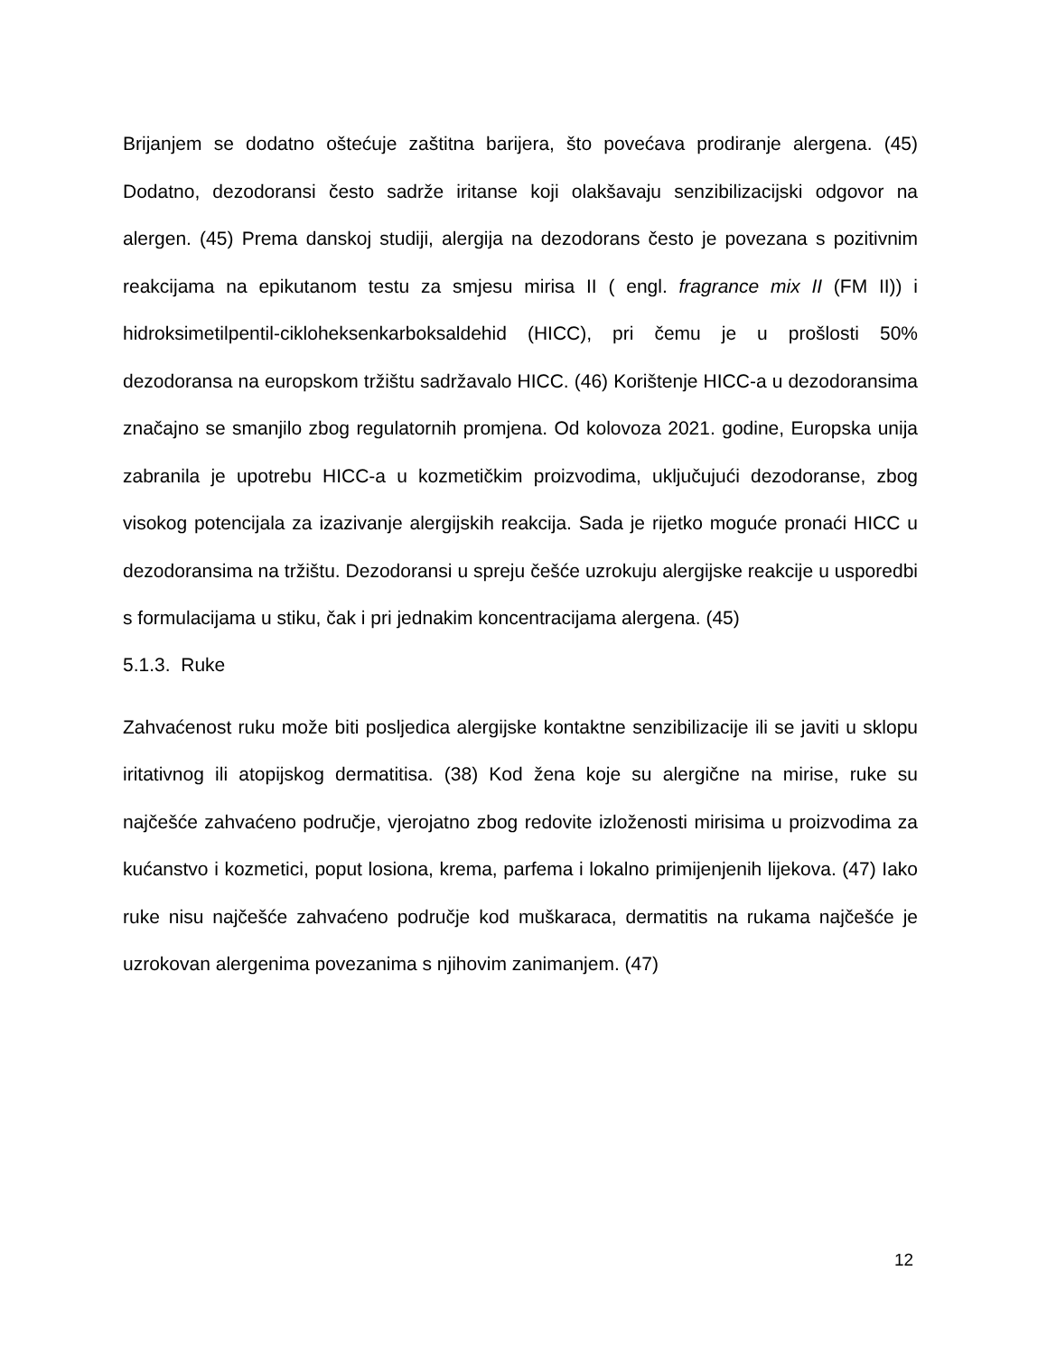Brijanjem se dodatno oštećuje zaštitna barijera, što povećava prodiranje alergena. (45) Dodatno, dezodoransi često sadrže iritanse koji olakšavaju senzibilizacijski odgovor na alergen. (45) Prema danskoj studiji, alergija na dezodorans često je povezana s pozitivnim reakcijama na epikutanom testu za smjesu mirisa II ( engl. fragrance mix II (FM II)) i hidroksimetilpentil-cikloheksenkarboksaldehid (HICC), pri čemu je u prošlosti 50% dezodoransa na europskom tržištu sadržavalo HICC. (46) Korištenje HICC-a u dezodoransima značajno se smanjilo zbog regulatornih promjena. Od kolovoza 2021. godine, Europska unija zabranila je upotrebu HICC-a u kozmetičkim proizvodima, uključujući dezodoranse, zbog visokog potencijala za izazivanje alergijskih reakcija. Sada je rijetko moguće pronaći HICC u dezodoransima na tržištu. Dezodoransi u spreju češće uzrokuju alergijske reakcije u usporedbi s formulacijama u stiku, čak i pri jednakim koncentracijama alergena. (45)
5.1.3. Ruke
Zahvaćenost ruku može biti posljedica alergijske kontaktne senzibilizacije ili se javiti u sklopu iritativnog ili atopijskog dermatitisa. (38) Kod žena koje su alergične na mirise, ruke su najčešće zahvaćeno područje, vjerojatno zbog redovite izloženosti mirisima u proizvodima za kućanstvo i kozmetici, poput losiona, krema, parfema i lokalno primijenjenih lijekova. (47) Iako ruke nisu najčešće zahvaćeno područje kod muškaraca, dermatitis na rukama najčešće je uzrokovan alergenima povezanima s njihovim zanimanjem. (47)
12